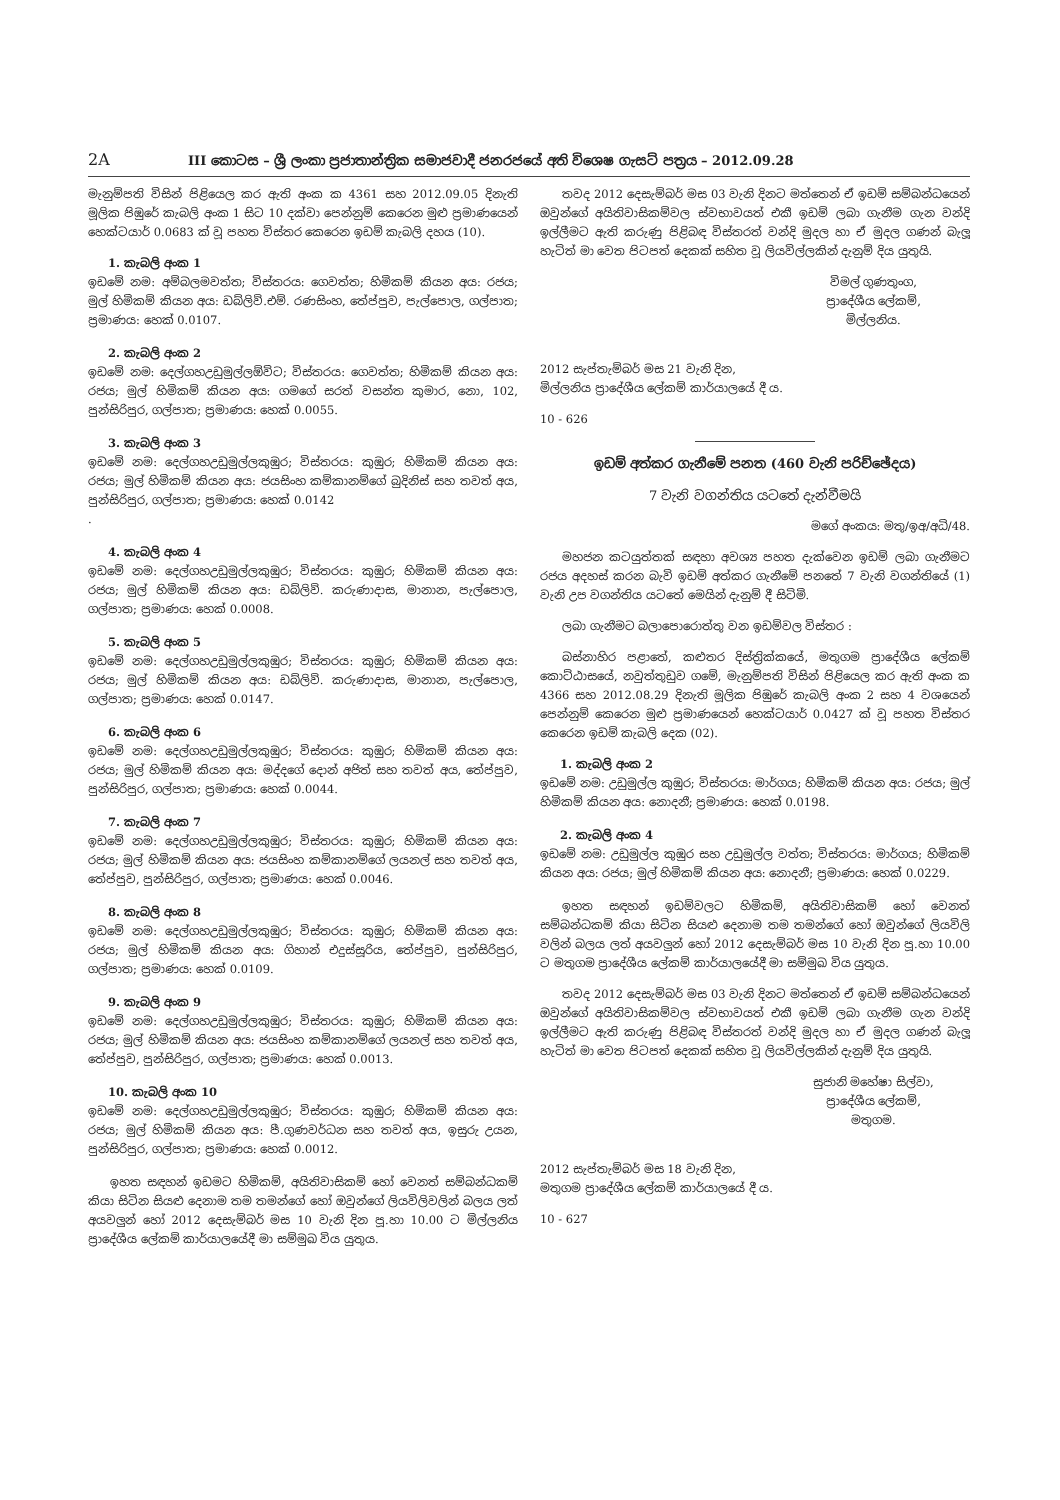2A III කොටස – ශ්‍රී ලංකා ප්‍රජාතාන්ත්‍රික සමාජවාදී ජනරජයේ අති විශෙෂ ගැසට් පත්‍රය – 2012.09.28
මැනුම්පති විසින් පිළියෙල කර ඇති අංක ක 4361 සහ 2012.09.05 දිනැති මූලික පිඹුරේ කැබලි අංක 1 සිට 10 දක්වා පෙන්නුම් කෙරෙන මුළු ප්‍රමාණයෙන් හෙක්ටයාර් 0.0683 ක් වූ පහත විස්තර කෙරෙන ඉඩම් කැබලි දහය (10).
1. කැබලි අංක 1
ඉඩමේ නම: අම්බලමවත්ත; විස්තරය: ගෙවත්ත; හිමිකම් කියන අය: රජය; මුල් හිමිකම් කියන අය: ඩබ්ලිව්.එම්. රණසිංහ, තේප්පුව, පැල්පොල, ගල්පාත; ප්‍රමාණය: හෙක් 0.0107.
2. කැබලි අංක 2
ඉඩමේ නම: දෙල්ගහඋඩුමුල්ලඕවිට; විස්තරය: ගෙවත්ත; හිමිකම් කියන අය: රජය; මුල් හිමිකම් කියන අය: ගමගේ සරත් වසන්ත කුමාර, නො, 102, පුන්සිරිපුර, ගල්පාත; ප්‍රමාණය: හෙක් 0.0055.
3. කැබලි අංක 3
ඉඩමේ නම: දෙල්ගහඋඩුමුල්ලකුඹුර; විස්තරය: කුඹුර; හිමිකම් කියන අය: රජය; මුල් හිමිකම් කියන අය: ජයසිංහ කම්කානම්ගේ බුදිනිස් සහ තවත් අය, පුන්සිරිපුර, ගල්පාත; ප්‍රමාණය: හෙක් 0.0142
.
4. කැබලි අංක 4
ඉඩමේ නම: දෙල්ගහඋඩුමුල්ලකුඹුර; විස්තරය: කුඹුර; හිමිකම් කියන අය: රජය; මුල් හිමිකම් කියන අය: ඩබ්ලිව්. කරුණාදාස, මානාන, පැල්පොල, ගල්පාත; ප්‍රමාණය: හෙක් 0.0008.
5. කැබලි අංක 5
ඉඩමේ නම: දෙල්ගහඋඩුමුල්ලකුඹුර; විස්තරය: කුඹුර; හිමිකම් කියන අය: රජය; මුල් හිමිකම් කියන අය: ඩබ්ලිව්. කරුණාදාස, මානාන, පැල්පොල, ගල්පාත; ප්‍රමාණය: හෙක් 0.0147.
6. කැබලි අංක 6
ඉඩමේ නම: දෙල්ගහඋඩුමුල්ලකුඹුර; විස්තරය: කුඹුර; හිමිකම් කියන අය: රජය; මුල් හිමිකම් කියන අය: මද්දගේ දොන් අජිත් සහ තවත් අය, තේප්පුව, පුන්සිරිපුර, ගල්පාත; ප්‍රමාණය: හෙක් 0.0044.
7. කැබලි අංක 7
ඉඩමේ නම: දෙල්ගහඋඩුමුල්ලකුඹුර; විස්තරය: කුඹුර; හිමිකම් කියන අය: රජය; මුල් හිමිකම් කියන අය: ජයසිංහ කම්කානම්ගේ ලයනල් සහ තවත් අය, තේප්පුව, පුන්සිරිපුර, ගල්පාත; ප්‍රමාණය: හෙක් 0.0046.
8. කැබලි අංක 8
ඉඩමේ නම: දෙල්ගහඋඩුමුල්ලකුඹුර; විස්තරය: කුඹුර; හිමිකම් කියන අය: රජය; මුල් හිමිකම් කියන අය: ගිහාන් එදුස්සූරිය, තේප්පුව, පුන්සිරිපුර, ගල්පාත; ප්‍රමාණය: හෙක් 0.0109.
9. කැබලි අංක 9
ඉඩමේ නම: දෙල්ගහඋඩුමුල්ලකුඹුර; විස්තරය: කුඹුර; හිමිකම් කියන අය: රජය; මුල් හිමිකම් කියන අය: ජයසිංහ කම්කානම්ගේ ලයනල් සහ තවත් අය, තේප්පුව, පුන්සිරිපුර, ගල්පාත; ප්‍රමාණය: හෙක් 0.0013.
10. කැබලි අංක 10
ඉඩමේ නම: දෙල්ගහඋඩුමුල්ලකුඹුර; විස්තරය: කුඹුර; හිමිකම් කියන අය: රජය; මුල් හිමිකම් කියන අය: පී.ගුණවර්ධන සහ තවත් අය, ඉසුරු උයන, පුන්සිරිපුර, ගල්පාත; ප්‍රමාණය: හෙක් 0.0012.
ඉහත සඳහන් ඉඩමට හිමිකම්, අයිතිවාසිකම් හෝ වෙනත් සම්බන්ධකම් කියා සිටින සියළු දෙනාම තම තමන්ගේ හෝ ඔවුන්ගේ ලියවිලිවලින් බලය ලත් අයවලුන් හෝ 2012 දෙසැම්බර් මස 10 වැනි දින පූ.හා 10.00 ට මිල්ලනිය ප්‍රාදේශීය ලේකම් කාර්යාලයේදී මා සම්මුඛ විය යුතුය.
තවද 2012 දෙසැම්බර් මස 03 වැනි දිනට මත්තෙන් ඒ ඉඩම් සම්බන්ධයෙන් ඔවුන්ගේ අයිතිවාසිකම්වල ස්වභාවයත් එකී ඉඩම් ලබා ගැනීම ගැන වන්දි ඉල්ලීමට ඇති කරුණු පිළිබඳ විස්තරත් වන්දි මුදල හා ඒ මුදල ගණන් බැලූ හැටිත් මා වෙත පිටපත් දෙකක් සහිත වූ ලියවිල්ලකින් දැනුම් දිය යුතුයි.
විමල් ගුණතුංග,
ප්‍රාදේශීය ලේකම්,
මිල්ලනිය.
2012 සැප්තැම්බර් මස 21 වැනි දින,
මිල්ලනිය ප්‍රාදේශීය ලේකම් කාර්යාලයේ දී ය.
10 - 626
ඉඩම් අත්කර ගැනීමේ පනත (460 වැනි පරිච්ඡේදය)
7 වැනි වගන්තිය යටතේ දැන්වීමයි
මගේ අංකය: මතු/ඉඅ/අධි/48.
මහජන කටයුත්තක් සඳහා අවශ්‍ය පහත දැක්වෙන ඉඩම් ලබා ගැනීමට රජය අදහස් කරන බැවි ඉඩම් අත්කර ගැනීමේ පනතේ 7 වැනි වගන්තියේ (1) වැනි උප වගන්තිය යටතේ මෙයින් දැනුම් දී සිටිමි.
ලබා ගැනීමට බලාපොරොත්තු වන ඉඩම්වල විස්තර :
බස්නාහිර පළාතේ, කළුතර දිස්ත්‍රික්කයේ, මතුගම ප්‍රාදේශීය ලේකම් කොට්ඨාසයේ, නවුත්තුඩුව ගමේ, මැනුම්පති විසින් පිළියෙල කර ඇති අංක ක 4366 සහ 2012.08.29 දිනැති මූලික පිඹුරේ කැබලි අංක 2 සහ 4 වශයෙන් පෙන්නුම් කෙරෙන මුළු ප්‍රමාණයෙන් හෙක්ටයාර් 0.0427 ක් වූ පහත විස්තර කෙරෙන ඉඩම් කැබලි දෙක (02).
1. කැබලි අංක 2
ඉඩමේ නම: උඩුමුල්ල කුඹුර; විස්තරය: මාර්ගය; හිමිකම් කියන අය: රජය; මුල් හිමිකම් කියන අය: නොදනී; ප්‍රමාණය: හෙක් 0.0198.
2. කැබලි අංක 4
ඉඩමේ නම: උඩුමුල්ල කුඹුර සහ උඩුමුල්ල වත්ත; විස්තරය: මාර්ගය; හිමිකම් කියන අය: රජය; මුල් හිමිකම් කියන අය: නොදනී; ප්‍රමාණය: හෙක් 0.0229.
ඉහත සඳහන් ඉඩම්වලට හිමිකම්, අයිතිවාසිකම් හෝ වෙනත් සම්බන්ධකම් කියා සිටින සියළු දෙනාම තම තමන්ගේ හෝ ඔවුන්ගේ ලියවිලි වලින් බලය ලත් අයවලුන් හෝ 2012 දෙසැම්බර් මස 10 වැනි දින පූ.හා 10.00 ට මතුගම ප්‍රාදේශීය ලේකම් කාර්යාලයේදී මා සම්මුඛ විය යුතුය.
තවද 2012 දෙසැම්බර් මස 03 වැනි දිනට මත්තෙන් ඒ ඉඩම් සම්බන්ධයෙන් ඔවුන්ගේ අයිතිවාසිකම්වල ස්වභාවයත් එකී ඉඩම් ලබා ගැනීම ගැන වන්දි ඉල්ලීමට ඇති කරුණු පිළිබඳ විස්තරත් වන්දි මුදල හා ඒ මුදල ගණන් බැලූ හැටිත් මා වෙත පිටපත් දෙකක් සහිත වූ ලියවිල්ලකින් දැනුම් දිය යුතුයි.
සුජානි මහේෂා සිල්වා,
ප්‍රාදේශීය ලේකම්,
මතුගම.
2012 සැප්තැම්බර් මස 18 වැනි දින,
මතුගම ප්‍රාදේශීය ලේකම් කාර්යාලයේ දී ය.
10 - 627